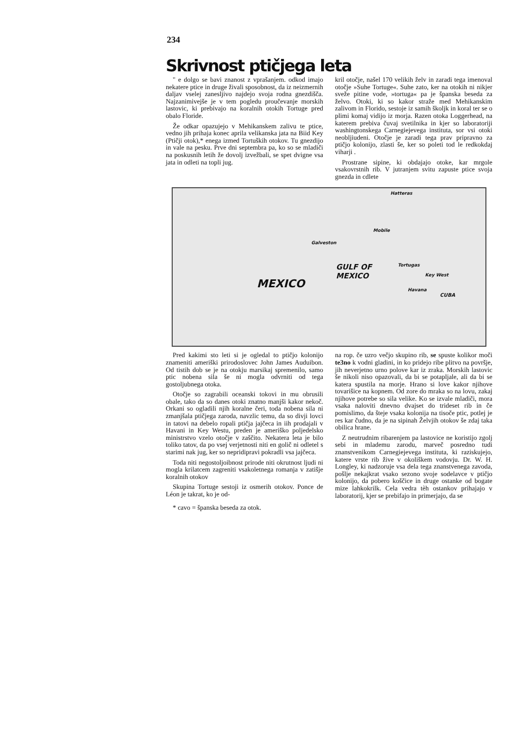234
Skrivnost ptičjega leta
" e dolgo se bavi znanost z vprašanjem. odkod imajo nekatere ptice in druge živali sposobnost, da iz neizmernih daljav vselej zanesljivo najdejo svoja rodna gnezdišča. Najzanimivejše je v tem pogledu proučevanje morskih lastovic, ki prebivajo na koralnih otokih Tortuge pred obalo Floride.
Že odkar opazujejo v Mehikanskem zalivu te ptice, vedno jih prihaja konec aprila velikanska jata na Biid Key (Ptičji otok),* enega izmed Tortuških otokov. Tu gnezdijo in vale na pesku. Prve dni septembra pa, ko so se mladiči na poskusnih letih že dovolj izvežbali, se spet dvigne vsa jata in odleti na topli jug.
kril otočje, našel 170 velikih želv in zaradi tega imenoval otočje »Suhe Tortuge«. Suhe zato, ker na otokih ni nikjer sveže pitine vode, »tortuga« pa je španska beseda za želvo. Otoki, ki so kakor straže med Mehikanskim zalivom in Florido, sestoje iz samih školjk in koral ter se o plimi komaj vidijo iz morja. Razen otoka Loggerhead, na katerem prebiva čuvaj svetilnika in kjer so laboratoriji washingtonskega Carnegiejevega instituta, sor vsi otoki neobljiudeni. Otočje je zaradi tega prav pripravno za ptičjo kolonijo, zlasti še, ker so poleti tod le redkokdaj viharji .
Prostrane sipine, ki obdajajo otoke, kar mrgole vsakovrstnih rib. V jutranjem svitu zapuste ptice svoja gnezda in cdlete
Hatteras
Mobile
Galveston
MEXICO
GULF OF
MEXICO
Tortugas
Key West
Havana
CUBA
Pred kakimi sto leti si je ogledal to ptičjo kolonijo znameniti ameriški prirodoslovec John James Auduibon. Od tistih dob se je na otokju marsikaj spremenilo, samo ptic nobena sila še ni mogla odvrniti od tega gostoljubnega otoka.
Otočje so zagrabili oceanski tokovi in mu obrusili obale, tako da so danes otoki znatno manjši kakor nekoč. Orkani so ogladili njih koralne čeri, toda nobena sila ni zmanjšala ptičjega zaroda, navzlic temu, da so divji lovci in tatovi na debelo ropali ptičja jajčeca in iih prodajali v Havani in Key Westu, preden je ameriško poljedelsko ministrstvo vzelo otočje v zaščito. Nekatera leta je bilo toliko tatov, da po vsej verjetnosti niti en golič ni odletel s starimi nak jug, ker so nepridipravi pokradli vsa jajčeca.
Toda niti negostoljoibnost prirode niti okrutnost ljudi ni mogla krilatcem zagreniti vsakoletnega romanja v zatišje koralnih otokov
Skupina Tortuge sestoji iz osmerih otokov. Ponce de Léon je takrat, ko je od-
* cavo = španska beseda za otok.
na rop. če uzro večjo skupino rib, se spuste kolikor moči te3no k vodni gladini, in ko pridejo ribe plitvo na površje, jih neverjetno urno polove kar iz zraka. Morskih lastovic še nikoli niso opazovali, da bi se potapljale, ali da bi se katera spustila na morje. Hrano si love kakor njihove tovarišice na kopnem. Od zore do mraka so na lovu, zakaj njihove potrebe so sila velike. Ko se izvale mladiči, mora vsaka naloviti dnevno dvajset do trideset rib in če pomislimo, da šteje vsaka kolonija na tisoče ptic, potlej je res kar čudno, da je na sipinah Želvjih otokov še zdaj taka obilica hrane.
Z neutrudnim ribarenjem pa lastovice ne koristijo zgolj sebi in mlademu zarodu, marveč posredno tudi znanstvenikom Carnegiejevega instituta, ki raziskujejo, katere vrste rib žive v okoliškem vodovju. Dr. W. H. Longley, ki nadzoruje vsa dela tega znanstvenega zavoda, pošlje nekajkrat vsako sezono svoje sodelavce v ptičjo kolonijo, da pobero koščice in druge ostanke od bogate mize lahkokrilk. Cela vedra tèh ostankov prihajajo v laboratorij, kjer se prebifajo in primerjajo, da se